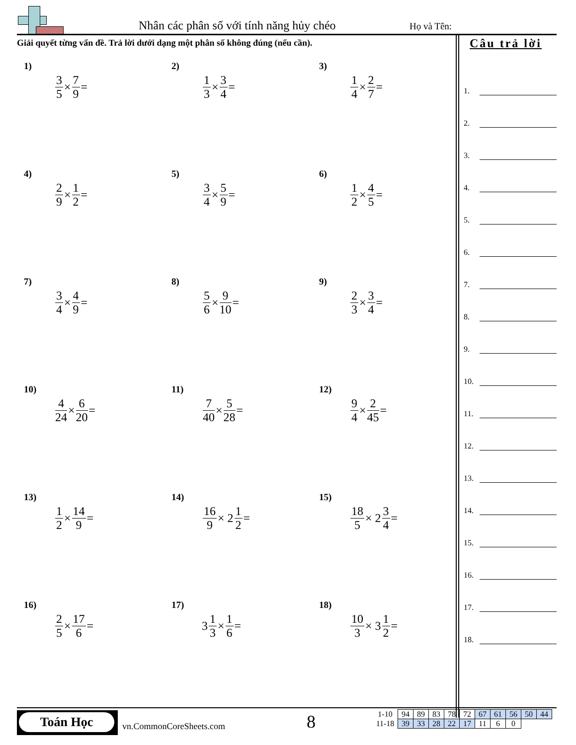Nhân các phân số với tính năng hủy chéo Họ và Tên:
Giải quyết từng vấn đề. Trả lời dưới dạng một phân số không đúng (nếu cần).
Câu trả lời
1)
3 5 × 7 9 =
2)
1 3 × 3 4 =
3)
1 4 × 2 7 =
4)
2 9 × 1 2 =
5)
3 4 × 5 9 =
6)
1 2 × 4 5 =
7)
3 4 × 4 9 =
8)
5 6 × 9 10 =
9)
2 3 × 3 4 =
10)
4 24 × 6 20 =
11)
7 40 × 5 28 =
12)
9 4 × 2 45 =
13)
1 2 × 14 9 =
14)
16 9 × 2 1 2 =
15)
18 5 × 2 3 4 =
16)
2 5 × 17 6 =
17)
3 1 3 × 1 6 =
18)
10 3 × 3 1 2 =
1.
2.
3.
4.
5.
6.
7.
8.
9.
10.
11.
12.
13.
14.
15.
16.
17.
18.
Toán Học
vn.CommonCoreSheets.com 8
| 1-10 | 94 | 89 | 83 | 78 | 72 | 67 | 61 | 56 | 50 | 44 |
| 11-18 | 39 | 33 | 28 | 22 | 17 | 11 | 6 | 0 | | |